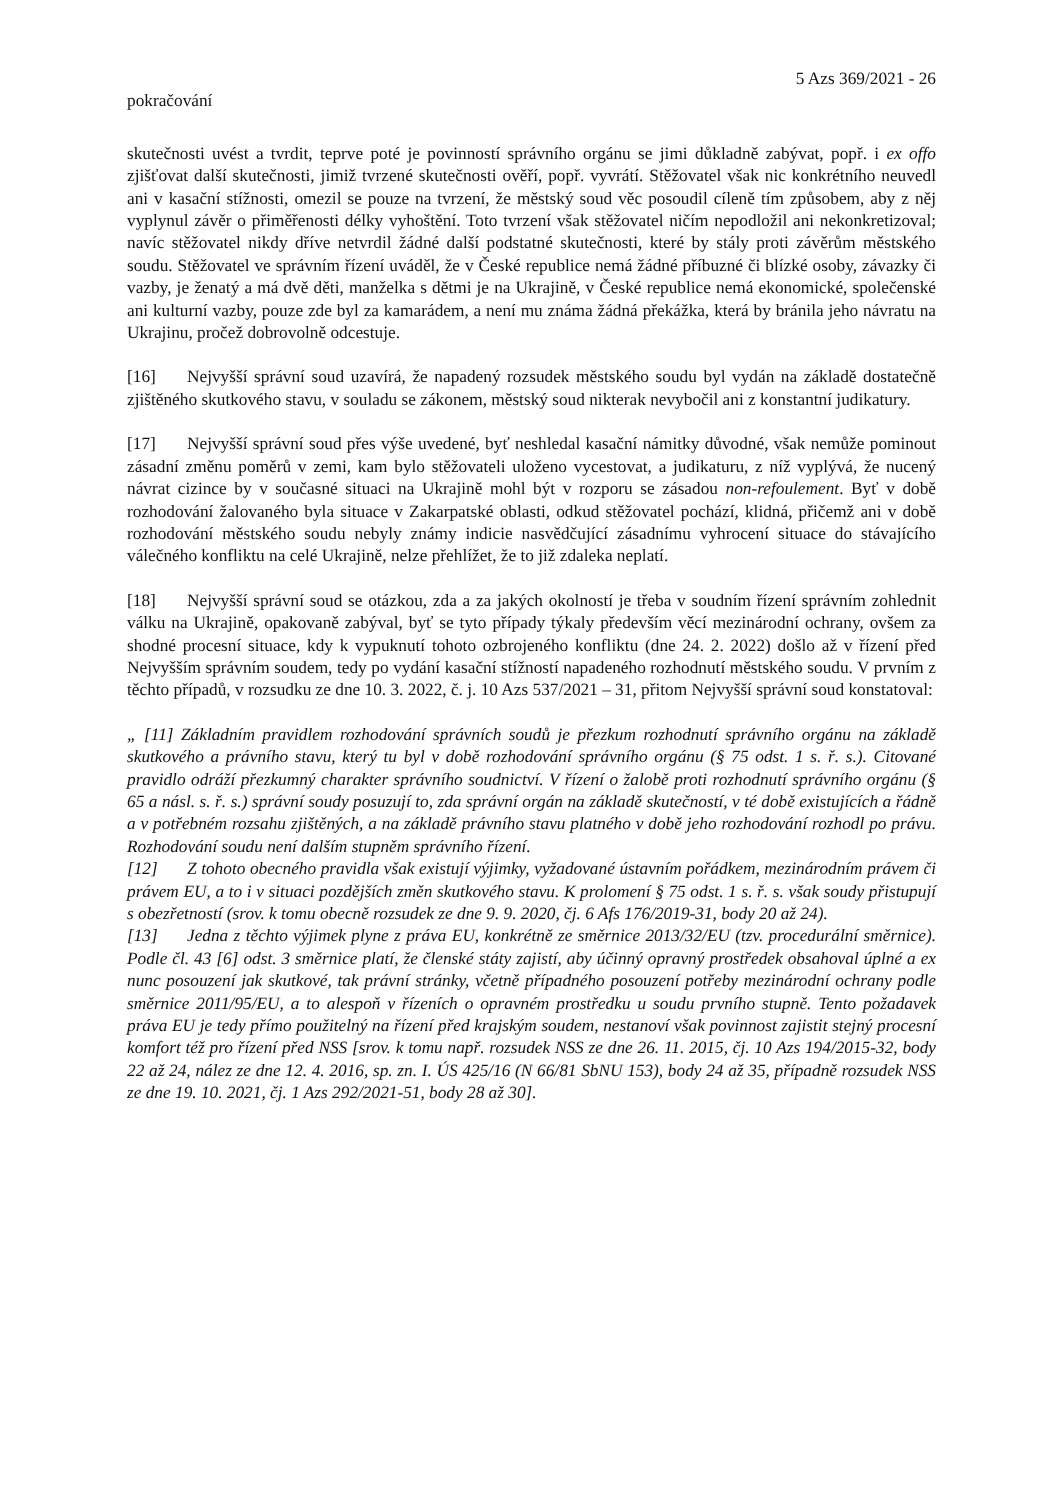5 Azs 369/2021 - 26
pokračování
skutečnosti uvést a tvrdit, teprve poté je povinností správního orgánu se jimi důkladně zabývat, popř. i ex offo zjišťovat další skutečnosti, jimiž tvrzené skutečnosti ověří, popř. vyvrátí. Stěžovatel však nic konkrétního neuvedl ani v kasační stížnosti, omezil se pouze na tvrzení, že městský soud věc posoudil cíleně tím způsobem, aby z něj vyplynul závěr o přiměřenosti délky vyhoštění. Toto tvrzení však stěžovatel ničím nepodložil ani nekonkretizoval; navíc stěžovatel nikdy dříve netvrdil žádné další podstatné skutečnosti, které by stály proti závěrům městského soudu. Stěžovatel ve správním řízení uváděl, že v České republice nemá žádné příbuzné či blízké osoby, závazky či vazby, je ženatý a má dvě děti, manželka s dětmi je na Ukrajině, v České republice nemá ekonomické, společenské ani kulturní vazby, pouze zde byl za kamarádem, a není mu známa žádná překážka, která by bránila jeho návratu na Ukrajinu, pročež dobrovolně odcestuje.
[16] Nejvyšší správní soud uzavírá, že napadený rozsudek městského soudu byl vydán na základě dostatečně zjištěného skutkového stavu, v souladu se zákonem, městský soud nikterak nevybočil ani z konstantní judikatury.
[17] Nejvyšší správní soud přes výše uvedené, byť neshledal kasační námitky důvodné, však nemůže pominout zásadní změnu poměrů v zemi, kam bylo stěžovateli uloženo vycestovat, a judikaturu, z níž vyplývá, že nucený návrat cizince by v současné situaci na Ukrajině mohl být v rozporu se zásadou non-refoulement. Byť v době rozhodování žalovaného byla situace v Zakarpatské oblasti, odkud stěžovatel pochází, klidná, přičemž ani v době rozhodování městského soudu nebyly známy indicie nasvědčující zásadnímu vyhrocení situace do stávajícího válečného konfliktu na celé Ukrajině, nelze přehlížet, že to již zdaleka neplatí.
[18] Nejvyšší správní soud se otázkou, zda a za jakých okolností je třeba v soudním řízení správním zohlednit válku na Ukrajině, opakovaně zabýval, byť se tyto případy týkaly především věcí mezinárodní ochrany, ovšem za shodné procesní situace, kdy k vypuknutí tohoto ozbrojeného konfliktu (dne 24. 2. 2022) došlo až v řízení před Nejvyšším správním soudem, tedy po vydání kasační stížností napadeného rozhodnutí městského soudu. V prvním z těchto případů, v rozsudku ze dne 10. 3. 2022, č. j. 10 Azs 537/2021 – 31, přitom Nejvyšší správní soud konstatoval:
„ [11] Základním pravidlem rozhodování správních soudů je přezkum rozhodnutí správního orgánu na základě skutkového a právního stavu, který tu byl v době rozhodování správního orgánu (§ 75 odst. 1 s. ř. s.). Citované pravidlo odráží přezkumný charakter správního soudnictví. V řízení o žalobě proti rozhodnutí správního orgánu (§ 65 a násl. s. ř. s.) správní soudy posuzují to, zda správní orgán na základě skutečností, v té době existujících a řádně a v potřebném rozsahu zjištěných, a na základě právního stavu platného v době jeho rozhodování rozhodl po právu. Rozhodování soudu není dalším stupněm správního řízení.
[12] Z tohoto obecného pravidla však existují výjimky, vyžadované ústavním pořádkem, mezinárodním právem či právem EU, a to i v situaci pozdějších změn skutkového stavu. K prolomení § 75 odst. 1 s. ř. s. však soudy přistupují s obezřetností (srov. k tomu obecně rozsudek ze dne 9. 9. 2020, čj. 6 Afs 176/2019-31, body 20 až 24).
[13] Jedna z těchto výjimek plyne z práva EU, konkrétně ze směrnice 2013/32/EU (tzv. procedurální směrnice). Podle čl. 43 [6] odst. 3 směrnice platí, že členské státy zajistí, aby účinný opravný prostředek obsahoval úplné a ex nunc posouzení jak skutkové, tak právní stránky, včetně případného posouzení potřeby mezinárodní ochrany podle směrnice 2011/95/EU, a to alespoň v řízeních o opravném prostředku u soudu prvního stupně. Tento požadavek práva EU je tedy přímo použitelný na řízení před krajským soudem, nestanoví však povinnost zajistit stejný procesní komfort též pro řízení před NSS [srov. k tomu např. rozsudek NSS ze dne 26. 11. 2015, čj. 10 Azs 194/2015-32, body 22 až 24, nález ze dne 12. 4. 2016, sp. zn. I. ÚS 425/16 (N 66/81 SbNU 153), body 24 až 35, případně rozsudek NSS ze dne 19. 10. 2021, čj. 1 Azs 292/2021-51, body 28 až 30].